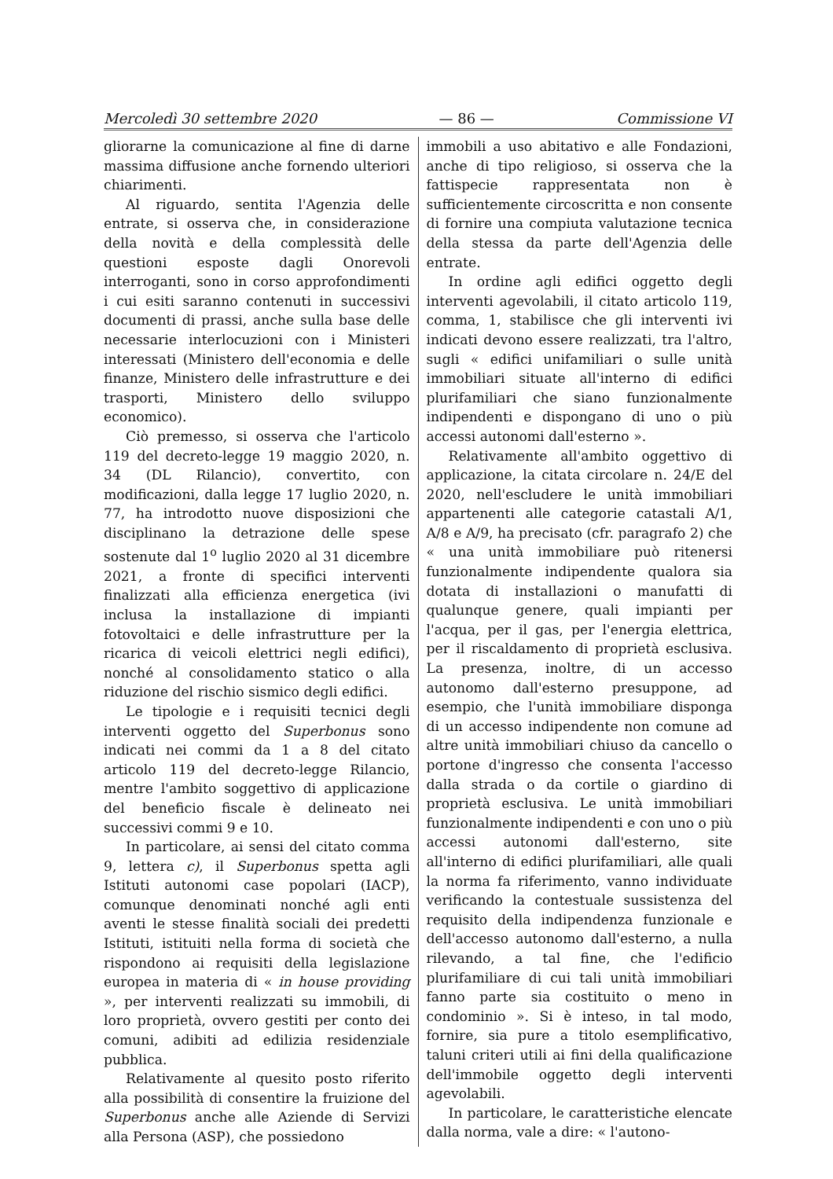Mercoledì 30 settembre 2020 — 86 — Commissione VI
gliorarne la comunicazione al fine di darne massima diffusione anche fornendo ulteriori chiarimenti.
Al riguardo, sentita l'Agenzia delle entrate, si osserva che, in considerazione della novità e della complessità delle questioni esposte dagli Onorevoli interroganti, sono in corso approfondimenti i cui esiti saranno contenuti in successivi documenti di prassi, anche sulla base delle necessarie interlocuzioni con i Ministeri interessati (Ministero dell'economia e delle finanze, Ministero delle infrastrutture e dei trasporti, Ministero dello sviluppo economico).
Ciò premesso, si osserva che l'articolo 119 del decreto-legge 19 maggio 2020, n. 34 (DL Rilancio), convertito, con modificazioni, dalla legge 17 luglio 2020, n. 77, ha introdotto nuove disposizioni che disciplinano la detrazione delle spese sostenute dal 1<sup>o</sup> luglio 2020 al 31 dicembre 2021, a fronte di specifici interventi finalizzati alla efficienza energetica (ivi inclusa la installazione di impianti fotovoltaici e delle infrastrutture per la ricarica di veicoli elettrici negli edifici), nonché al consolidamento statico o alla riduzione del rischio sismico degli edifici.
Le tipologie e i requisiti tecnici degli interventi oggetto del Superbonus sono indicati nei commi da 1 a 8 del citato articolo 119 del decreto-legge Rilancio, mentre l'ambito soggettivo di applicazione del beneficio fiscale è delineato nei successivi commi 9 e 10.
In particolare, ai sensi del citato comma 9, lettera c), il Superbonus spetta agli Istituti autonomi case popolari (IACP), comunque denominati nonché agli enti aventi le stesse finalità sociali dei predetti Istituti, istituiti nella forma di società che rispondono ai requisiti della legislazione europea in materia di « in house providing », per interventi realizzati su immobili, di loro proprietà, ovvero gestiti per conto dei comuni, adibiti ad edilizia residenziale pubblica.
Relativamente al quesito posto riferito alla possibilità di consentire la fruizione del Superbonus anche alle Aziende di Servizi alla Persona (ASP), che possiedono
immobili a uso abitativo e alle Fondazioni, anche di tipo religioso, si osserva che la fattispecie rappresentata non è sufficientemente circoscritta e non consente di fornire una compiuta valutazione tecnica della stessa da parte dell'Agenzia delle entrate.
In ordine agli edifici oggetto degli interventi agevolabili, il citato articolo 119, comma, 1, stabilisce che gli interventi ivi indicati devono essere realizzati, tra l'altro, sugli « edifici unifamiliari o sulle unità immobiliari situate all'interno di edifici plurifamiliari che siano funzionalmente indipendenti e dispongano di uno o più accessi autonomi dall'esterno ».
Relativamente all'ambito oggettivo di applicazione, la citata circolare n. 24/E del 2020, nell'escludere le unità immobiliari appartenenti alle categorie catastali A/1, A/8 e A/9, ha precisato (cfr. paragrafo 2) che « una unità immobiliare può ritenersi funzionalmente indipendente qualora sia dotata di installazioni o manufatti di qualunque genere, quali impianti per l'acqua, per il gas, per l'energia elettrica, per il riscaldamento di proprietà esclusiva. La presenza, inoltre, di un accesso autonomo dall'esterno presuppone, ad esempio, che l'unità immobiliare disponga di un accesso indipendente non comune ad altre unità immobiliari chiuso da cancello o portone d'ingresso che consenta l'accesso dalla strada o da cortile o giardino di proprietà esclusiva. Le unità immobiliari funzionalmente indipendenti e con uno o più accessi autonomi dall'esterno, site all'interno di edifici plurifamiliari, alle quali la norma fa riferimento, vanno individuate verificando la contestuale sussistenza del requisito della indipendenza funzionale e dell'accesso autonomo dall'esterno, a nulla rilevando, a tal fine, che l'edificio plurifamiliare di cui tali unità immobiliari fanno parte sia costituito o meno in condominio ». Si è inteso, in tal modo, fornire, sia pure a titolo esemplificativo, taluni criteri utili ai fini della qualificazione dell'immobile oggetto degli interventi agevolabili.
In particolare, le caratteristiche elencate dalla norma, vale a dire: « l'autono-